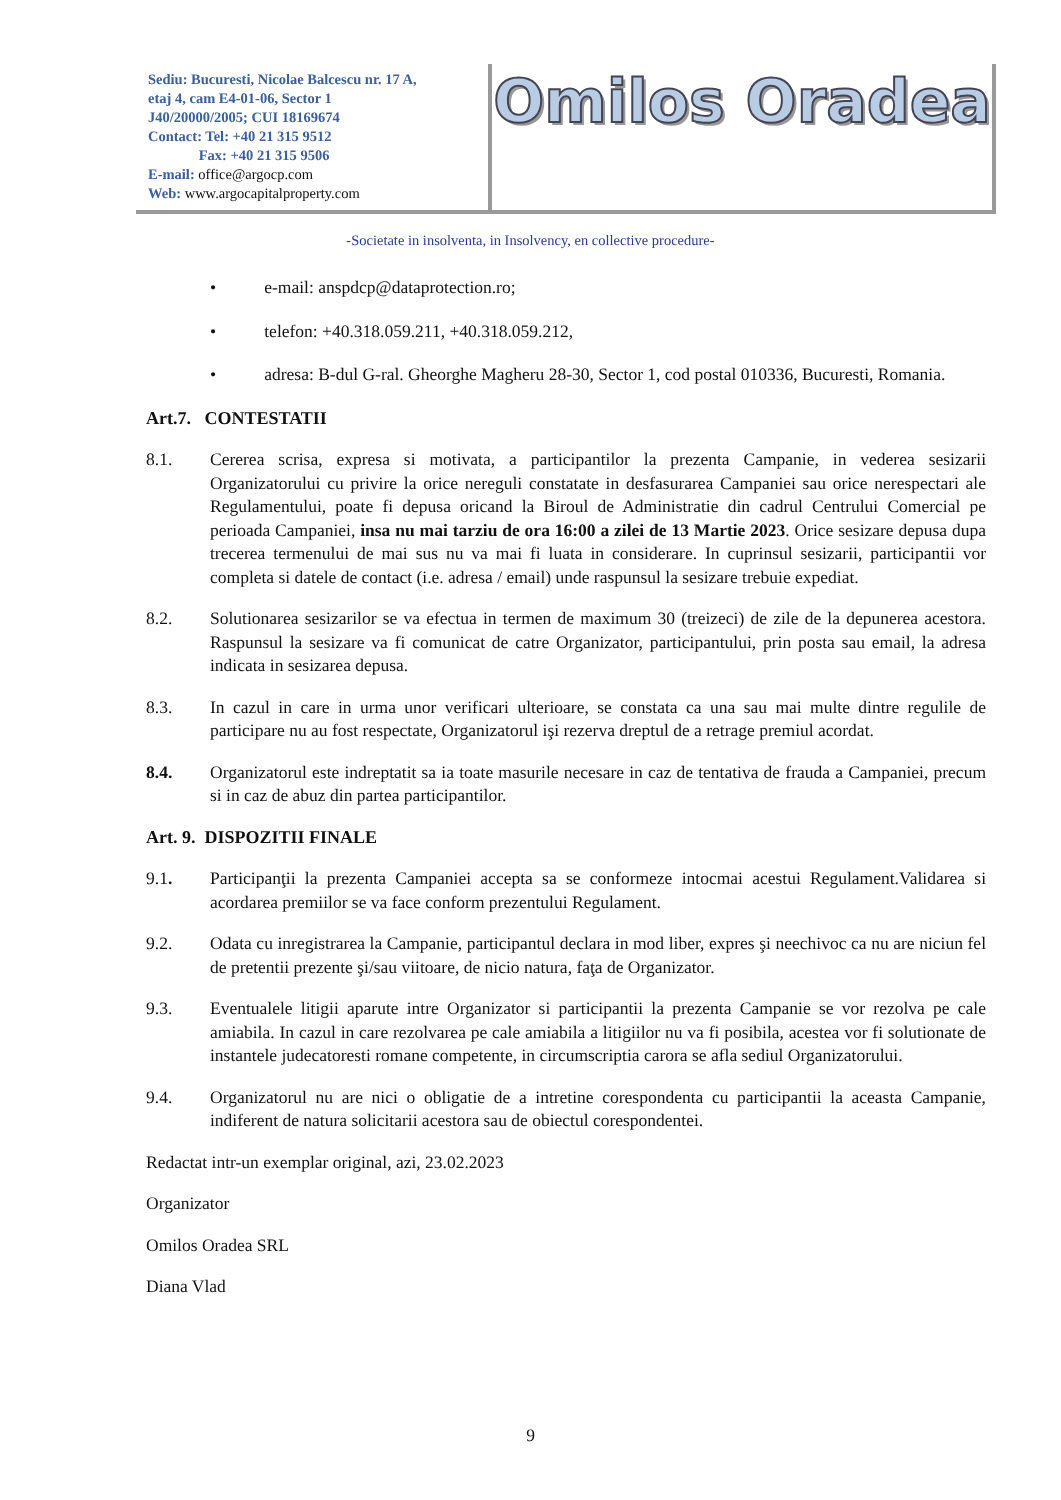Sediu: Bucuresti, Nicolae Balcescu nr. 17 A,
etaj 4, cam E4-01-06, Sector 1
J40/20000/2005; CUI 18169674
Contact: Tel: +40 21 315 9512
Fax: +40 21 315 9506
E-mail: office@argocp.com
Web: www.argocapitalproperty.com
Omilos Oradea
-Societate in insolventa, in Insolvency, en collective procedure-
• e-mail: anspdcp@dataprotection.ro;
• telefon: +40.318.059.211, +40.318.059.212,
• adresa: B-dul G-ral. Gheorghe Magheru 28-30, Sector 1, cod postal 010336, Bucuresti, Romania.
Art.7. CONTESTATII
8.1. Cererea scrisa, expresa si motivata, a participantilor la prezenta Campanie, in vederea sesizarii Organizatorului cu privire la orice nereguli constatate in desfasurarea Campaniei sau orice nerespectari ale Regulamentului, poate fi depusa oricand la Biroul de Administratie din cadrul Centrului Comercial pe perioada Campaniei, insa nu mai tarziu de ora 16:00 a zilei de 13 Martie 2023. Orice sesizare depusa dupa trecerea termenului de mai sus nu va mai fi luata in considerare. In cuprinsul sesizarii, participantii vor completa si datele de contact (i.e. adresa / email) unde raspunsul la sesizare trebuie expediat.
8.2. Solutionarea sesizarilor se va efectua in termen de maximum 30 (treizeci) de zile de la depunerea acestora. Raspunsul la sesizare va fi comunicat de catre Organizator, participantului, prin posta sau email, la adresa indicata in sesizarea depusa.
8.3. In cazul in care in urma unor verificari ulterioare, se constata ca una sau mai multe dintre regulile de participare nu au fost respectate, Organizatorul işi rezerva dreptul de a retrage premiul acordat.
8.4. Organizatorul este indreptatit sa ia toate masurile necesare in caz de tentativa de frauda a Campaniei, precum si in caz de abuz din partea participantilor.
Art. 9. DISPOZITII FINALE
9.1. Participanţii la prezenta Campaniei accepta sa se conformeze intocmai acestui Regulament.Validarea si acordarea premiilor se va face conform prezentului Regulament.
9.2. Odata cu inregistrarea la Campanie, participantul declara in mod liber, expres şi neechivoc ca nu are niciun fel de pretentii prezente şi/sau viitoare, de nicio natura, faţa de Organizator.
9.3. Eventualele litigii aparute intre Organizator si participantii la prezenta Campanie se vor rezolva pe cale amiabila. In cazul in care rezolvarea pe cale amiabila a litigiilor nu va fi posibila, acestea vor fi solutionate de instantele judecatoresti romane competente, in circumscriptia carora se afla sediul Organizatorului.
9.4. Organizatorul nu are nici o obligatie de a intretine corespondenta cu participantii la aceasta Campanie, indiferent de natura solicitarii acestora sau de obiectul corespondentei.
Redactat intr-un exemplar original, azi, 23.02.2023
Organizator
Omilos Oradea SRL
Diana Vlad
9